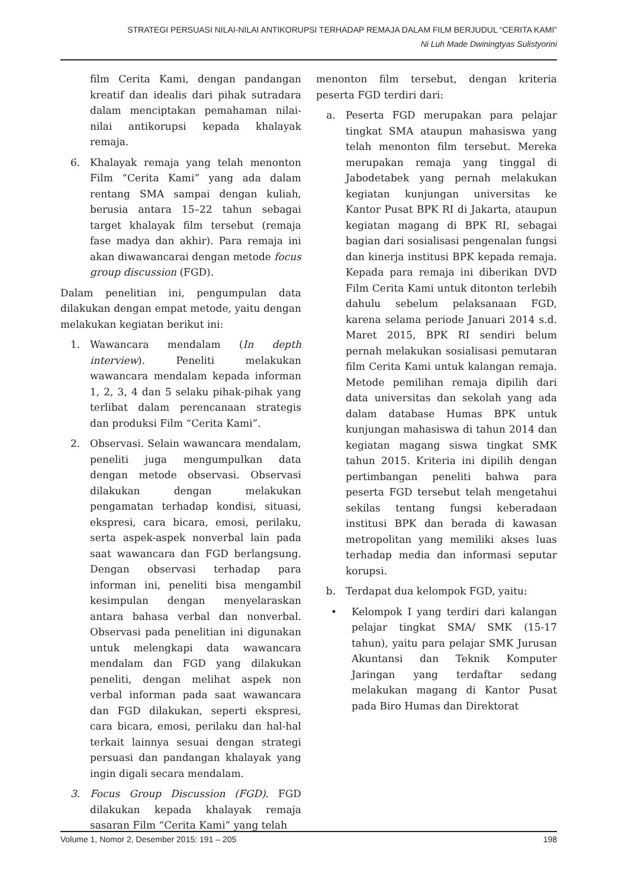STRATEGI PERSUASI NILAI-NILAI ANTIKORUPSI TERHADAP REMAJA DALAM FILM BERJUDUL “CERITA KAMI”
Ni Luh Made Dwiningtyas Sulistyorini
film Cerita Kami, dengan pandangan kreatif dan idealis dari pihak sutradara dalam menciptakan pemahaman nilai-nilai antikorupsi kepada khalayak remaja.
6. Khalayak remaja yang telah menonton Film “Cerita Kami” yang ada dalam rentang SMA sampai dengan kuliah, berusia antara 15–22 tahun sebagai target khalayak film tersebut (remaja fase madya dan akhir). Para remaja ini akan diwawancarai dengan metode focus group discussion (FGD).
Dalam penelitian ini, pengumpulan data dilakukan dengan empat metode, yaitu dengan melakukan kegiatan berikut ini:
1. Wawancara mendalam (In depth interview). Peneliti melakukan wawancara mendalam kepada informan 1, 2, 3, 4 dan 5 selaku pihak-pihak yang terlibat dalam perencanaan strategis dan produksi Film “Cerita Kami”.
2. Observasi. Selain wawancara mendalam, peneliti juga mengumpulkan data dengan metode observasi. Observasi dilakukan dengan melakukan pengamatan terhadap kondisi, situasi, ekspresi, cara bicara, emosi, perilaku, serta aspek-aspek nonverbal lain pada saat wawancara dan FGD berlangsung. Dengan observasi terhadap para informan ini, peneliti bisa mengambil kesimpulan dengan menyelaraskan antara bahasa verbal dan nonverbal. Observasi pada penelitian ini digunakan untuk melengkapi data wawancara mendalam dan FGD yang dilakukan peneliti, dengan melihat aspek non verbal informan pada saat wawancara dan FGD dilakukan, seperti ekspresi, cara bicara, emosi, perilaku dan hal-hal terkait lainnya sesuai dengan strategi persuasi dan pandangan khalayak yang ingin digali secara mendalam.
3. Focus Group Discussion (FGD). FGD dilakukan kepada khalayak remaja sasaran Film “Cerita Kami” yang telah
menonton film tersebut, dengan kriteria peserta FGD terdiri dari:
a. Peserta FGD merupakan para pelajar tingkat SMA ataupun mahasiswa yang telah menonton film tersebut. Mereka merupakan remaja yang tinggal di Jabodetabek yang pernah melakukan kegiatan kunjungan universitas ke Kantor Pusat BPK RI di Jakarta, ataupun kegiatan magang di BPK RI, sebagai bagian dari sosialisasi pengenalan fungsi dan kinerja institusi BPK kepada remaja. Kepada para remaja ini diberikan DVD Film Cerita Kami untuk ditonton terlebih dahulu sebelum pelaksanaan FGD, karena selama periode Januari 2014 s.d. Maret 2015, BPK RI sendiri belum pernah melakukan sosialisasi pemutaran film Cerita Kami untuk kalangan remaja. Metode pemilihan remaja dipilih dari data universitas dan sekolah yang ada dalam database Humas BPK untuk kunjungan mahasiswa di tahun 2014 dan kegiatan magang siswa tingkat SMK tahun 2015. Kriteria ini dipilih dengan pertimbangan peneliti bahwa para peserta FGD tersebut telah mengetahui sekilas tentang fungsi keberadaan institusi BPK dan berada di kawasan metropolitan yang memiliki akses luas terhadap media dan informasi seputar korupsi.
b. Terdapat dua kelompok FGD, yaitu:
• Kelompok I yang terdiri dari kalangan pelajar tingkat SMA/ SMK (15-17 tahun), yaitu para pelajar SMK Jurusan Akuntansi dan Teknik Komputer Jaringan yang terdaftar sedang melakukan magang di Kantor Pusat pada Biro Humas dan Direktorat
Volume 1, Nomor 2, Desember 2015: 191 – 205 198